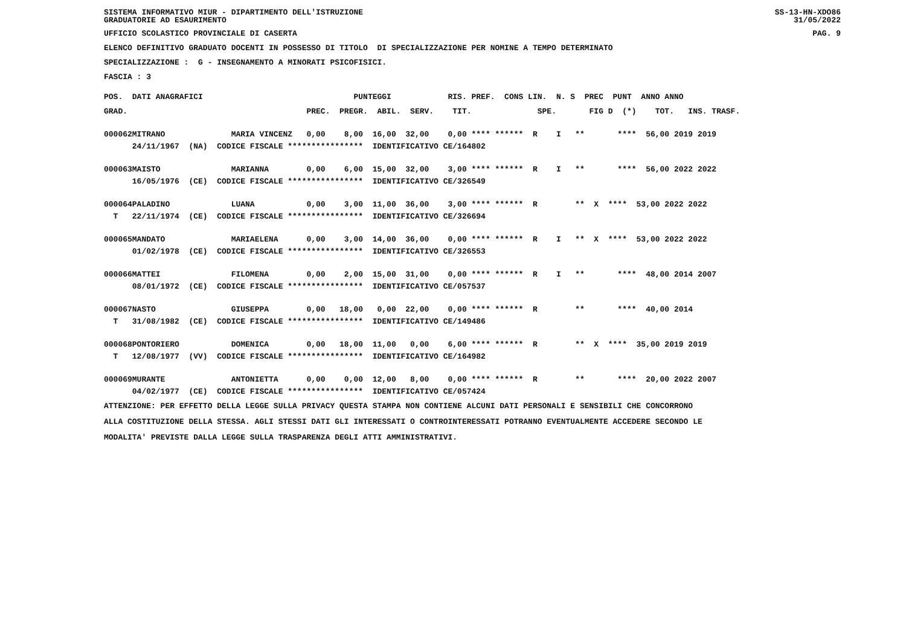SISTEMA INFORMATIVO MIUR - DIPARTIMENTO DELL'ISTRUZIONE SS-13-HN-XDO86
GRADUATORIE AD ESAURIMENTO 31/05/2022
UFFICIO SCOLASTICO PROVINCIALE DI CASERTA PAG. 9
ELENCO DEFINITIVO GRADUATO DOCENTI IN POSSESSO DI TITOLO DI SPECIALIZZAZIONE PER NOMINE A TEMPO DETERMINATO
SPECIALIZZAZIONE : G - INSEGNAMENTO A MINORATI PSICOFISICI.
FASCIA : 3
| POS. | DATI ANAGRAFICI PUNTEGGI RIS. PREF. CONS LIN. N. S PREC PUNT ANNO ANNO |
| --- | --- |
| GRAD. | PREC. PREGR. ABIL. SERV. TIT. SPE. FIG D (*) TOT. INS. TRASF. |
| 000062 | MITRANO MARIA VINCENZ 0,00 8,00 16,00 32,00 0,00 **** ****** R I ** **** 56,00 2019 2019 |
| | 24/11/1967 (NA) CODICE FISCALE **************** IDENTIFICATIVO CE/164802 |
| 000063 | MAISTO MARIANNA 0,00 6,00 15,00 32,00 3,00 **** ****** R I ** **** 56,00 2022 2022 |
| | 16/05/1976 (CE) CODICE FISCALE **************** IDENTIFICATIVO CE/326549 |
| 000064 | PALADINO LUANA 0,00 3,00 11,00 36,00 3,00 **** ****** R ** X **** 53,00 2022 2022 |
| T | 22/11/1974 (CE) CODICE FISCALE **************** IDENTIFICATIVO CE/326694 |
| 000065 | MANDATO MARIAELENA 0,00 3,00 14,00 36,00 0,00 **** ****** R I ** X **** 53,00 2022 2022 |
| | 01/02/1978 (CE) CODICE FISCALE **************** IDENTIFICATIVO CE/326553 |
| 000066 | MATTEI FILOMENA 0,00 2,00 15,00 31,00 0,00 **** ****** R I ** **** 48,00 2014 2007 |
| | 08/01/1972 (CE) CODICE FISCALE **************** IDENTIFICATIVO CE/057537 |
| 000067 | NASTO GIUSEPPA 0,00 18,00 0,00 22,00 0,00 **** ****** R ** **** 40,00 2014 |
| T | 31/08/1982 (CE) CODICE FISCALE **************** IDENTIFICATIVO CE/149486 |
| 000068 | PONTORIERO DOMENICA 0,00 18,00 11,00 0,00 6,00 **** ****** R ** X **** 35,00 2019 2019 |
| T | 12/08/1977 (VV) CODICE FISCALE **************** IDENTIFICATIVO CE/164982 |
| 000069 | MURANTE ANTONIETTA 0,00 0,00 12,00 8,00 0,00 **** ****** R ** **** 20,00 2022 2007 |
| | 04/02/1977 (CE) CODICE FISCALE **************** IDENTIFICATIVO CE/057424 |
ATTENZIONE: PER EFFETTO DELLA LEGGE SULLA PRIVACY QUESTA STAMPA NON CONTIENE ALCUNI DATI PERSONALI E SENSIBILI CHE CONCORRONO
ALLA COSTITUZIONE DELLA STESSA. AGLI STESSI DATI GLI INTERESSATI O CONTROINTERESSATI POTRANNO EVENTUALMENTE ACCEDERE SECONDO LE
MODALITA' PREVISTE DALLA LEGGE SULLA TRASPARENZA DEGLI ATTI AMMINISTRATIVI.